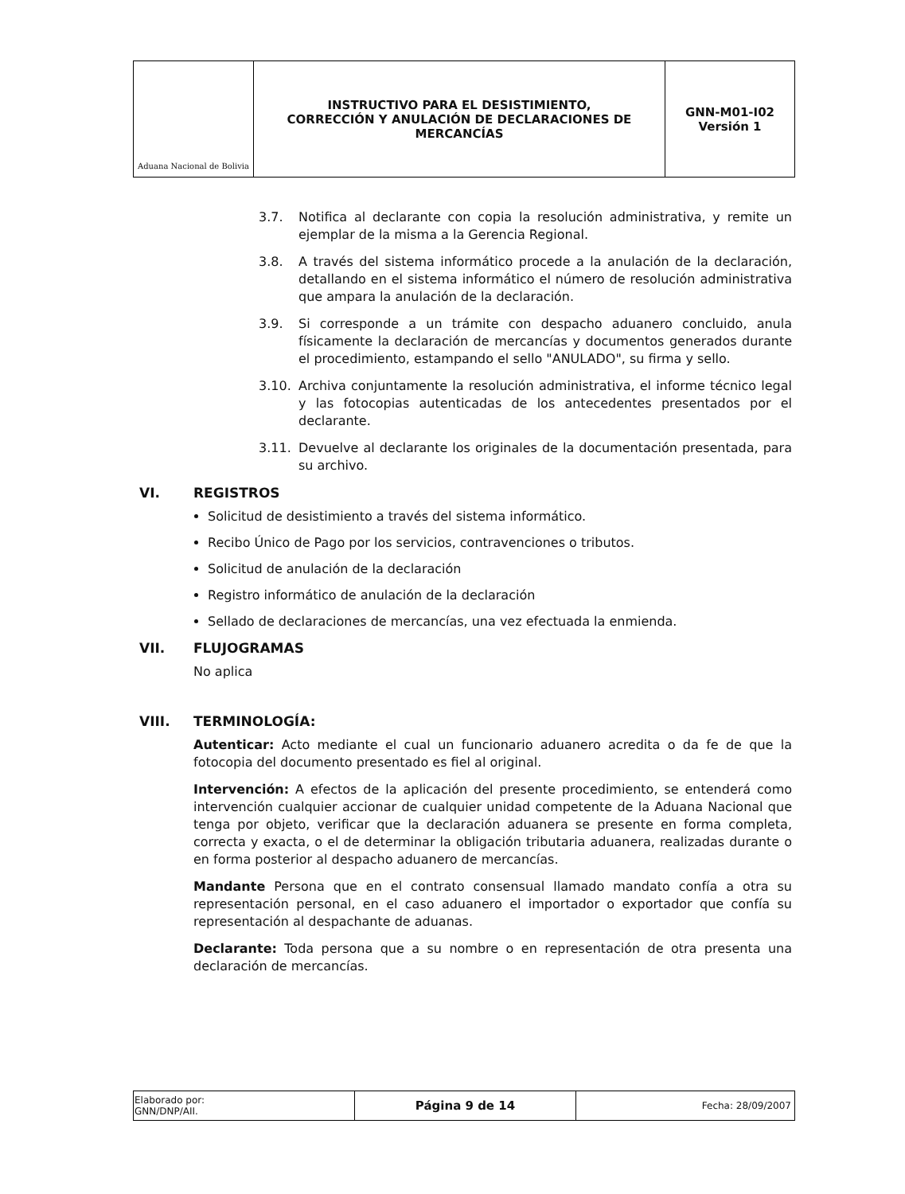| Aduana Nacional de Bolivia | INSTRUCTIVO PARA EL DESISTIMIENTO, CORRECCIÓN Y ANULACIÓN DE DECLARACIONES DE MERCANCÍAS | GNN-M01-I02 Versión 1 |
3.7. Notifica al declarante con copia la resolución administrativa, y remite un ejemplar de la misma a la Gerencia Regional.
3.8. A través del sistema informático procede a la anulación de la declaración, detallando en el sistema informático el número de resolución administrativa que ampara la anulación de la declaración.
3.9. Si corresponde a un trámite con despacho aduanero concluido, anula físicamente la declaración de mercancías y documentos generados durante el procedimiento, estampando el sello "ANULADO", su firma y sello.
3.10. Archiva conjuntamente la resolución administrativa, el informe técnico legal y las fotocopias autenticadas de los antecedentes presentados por el declarante.
3.11. Devuelve al declarante los originales de la documentación presentada, para su archivo.
VI. REGISTROS
Solicitud de desistimiento a través del sistema informático.
Recibo Único de Pago por los servicios, contravenciones o tributos.
Solicitud de anulación de la declaración
Registro informático de anulación de la declaración
Sellado de declaraciones de mercancías, una vez efectuada la enmienda.
VII. FLUJOGRAMAS
No aplica
VIII. TERMINOLOGÍA:
Autenticar: Acto mediante el cual un funcionario aduanero acredita o da fe de que la fotocopia del documento presentado es fiel al original.
Intervención: A efectos de la aplicación del presente procedimiento, se entenderá como intervención cualquier accionar de cualquier unidad competente de la Aduana Nacional que tenga por objeto, verificar que la declaración aduanera se presente en forma completa, correcta y exacta, o el de determinar la obligación tributaria aduanera, realizadas durante o en forma posterior al despacho aduanero de mercancías.
Mandante Persona que en el contrato consensual llamado mandato confía a otra su representación personal, en el caso aduanero el importador o exportador que confía su representación al despachante de aduanas.
Declarante: Toda persona que a su nombre o en representación de otra presenta una declaración de mercancías.
| Elaborado por: GNN/DNP/AII. | Página 9 de 14 | Fecha: 28/09/2007 |